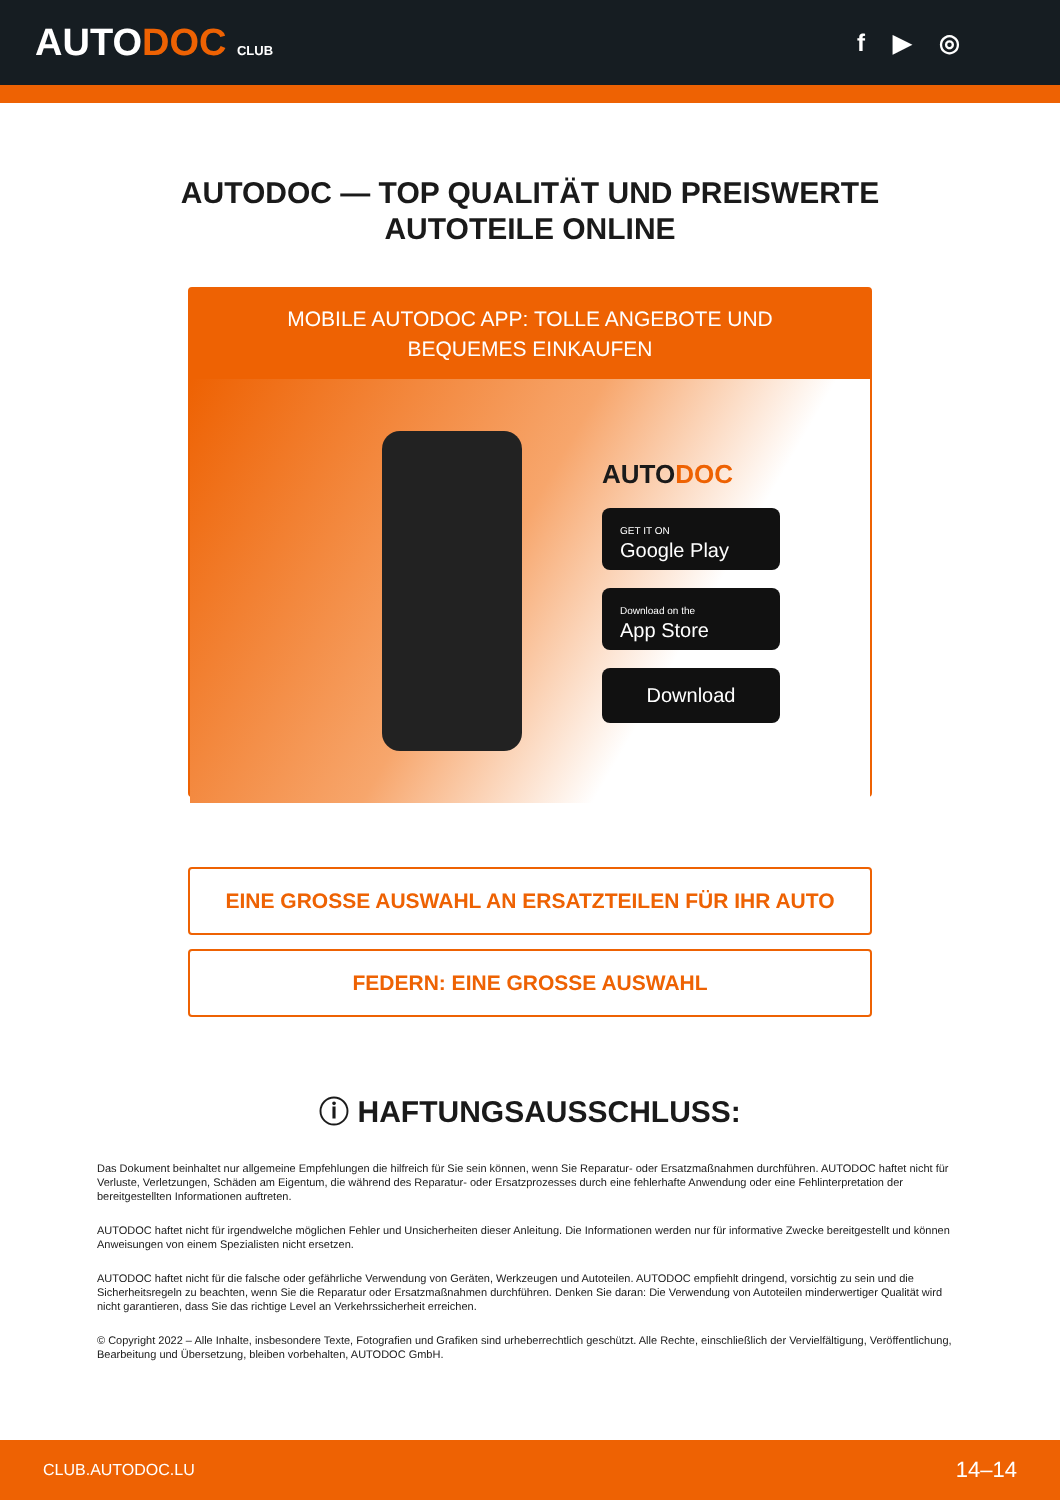AUTODOC CLUB
f ▶ ◎
AUTODOC — TOP QUALITÄT UND PREISWERTE
AUTOTEILE ONLINE
MOBILE AUTODOC APP: TOLLE ANGEBOTE UND BEQUEMES EINKAUFEN
AUTODOC
GET IT ON
Google Play
Download on the
App Store
Download
EINE GROSSE AUSWAHL AN ERSATZTEILEN FÜR IHR AUTO
FEDERN: EINE GROSSE AUSWAHL
ⓘ HAFTUNGSAUSSCHLUSS:
Das Dokument beinhaltet nur allgemeine Empfehlungen die hilfreich für Sie sein können, wenn Sie Reparatur- oder Ersatzmaßnahmen durchführen. AUTODOC haftet nicht für Verluste, Verletzungen, Schäden am Eigentum, die während des Reparatur- oder Ersatzprozesses durch eine fehlerhafte Anwendung oder eine Fehlinterpretation der bereitgestellten Informationen auftreten.
AUTODOC haftet nicht für irgendwelche möglichen Fehler und Unsicherheiten dieser Anleitung. Die Informationen werden nur für informative Zwecke bereitgestellt und können Anweisungen von einem Spezialisten nicht ersetzen.
AUTODOC haftet nicht für die falsche oder gefährliche Verwendung von Geräten, Werkzeugen und Autoteilen. AUTODOC empfiehlt dringend, vorsichtig zu sein und die Sicherheitsregeln zu beachten, wenn Sie die Reparatur oder Ersatzmaßnahmen durchführen. Denken Sie daran: Die Verwendung von Autoteilen minderwertiger Qualität wird nicht garantieren, dass Sie das richtige Level an Verkehrssicherheit erreichen.
© Copyright 2022 – Alle Inhalte, insbesondere Texte, Fotografien und Grafiken sind urheberrechtlich geschützt. Alle Rechte, einschließlich der Vervielfältigung, Veröffentlichung, Bearbeitung und Übersetzung, bleiben vorbehalten, AUTODOC GmbH.
CLUB.AUTODOC.LU 14–14